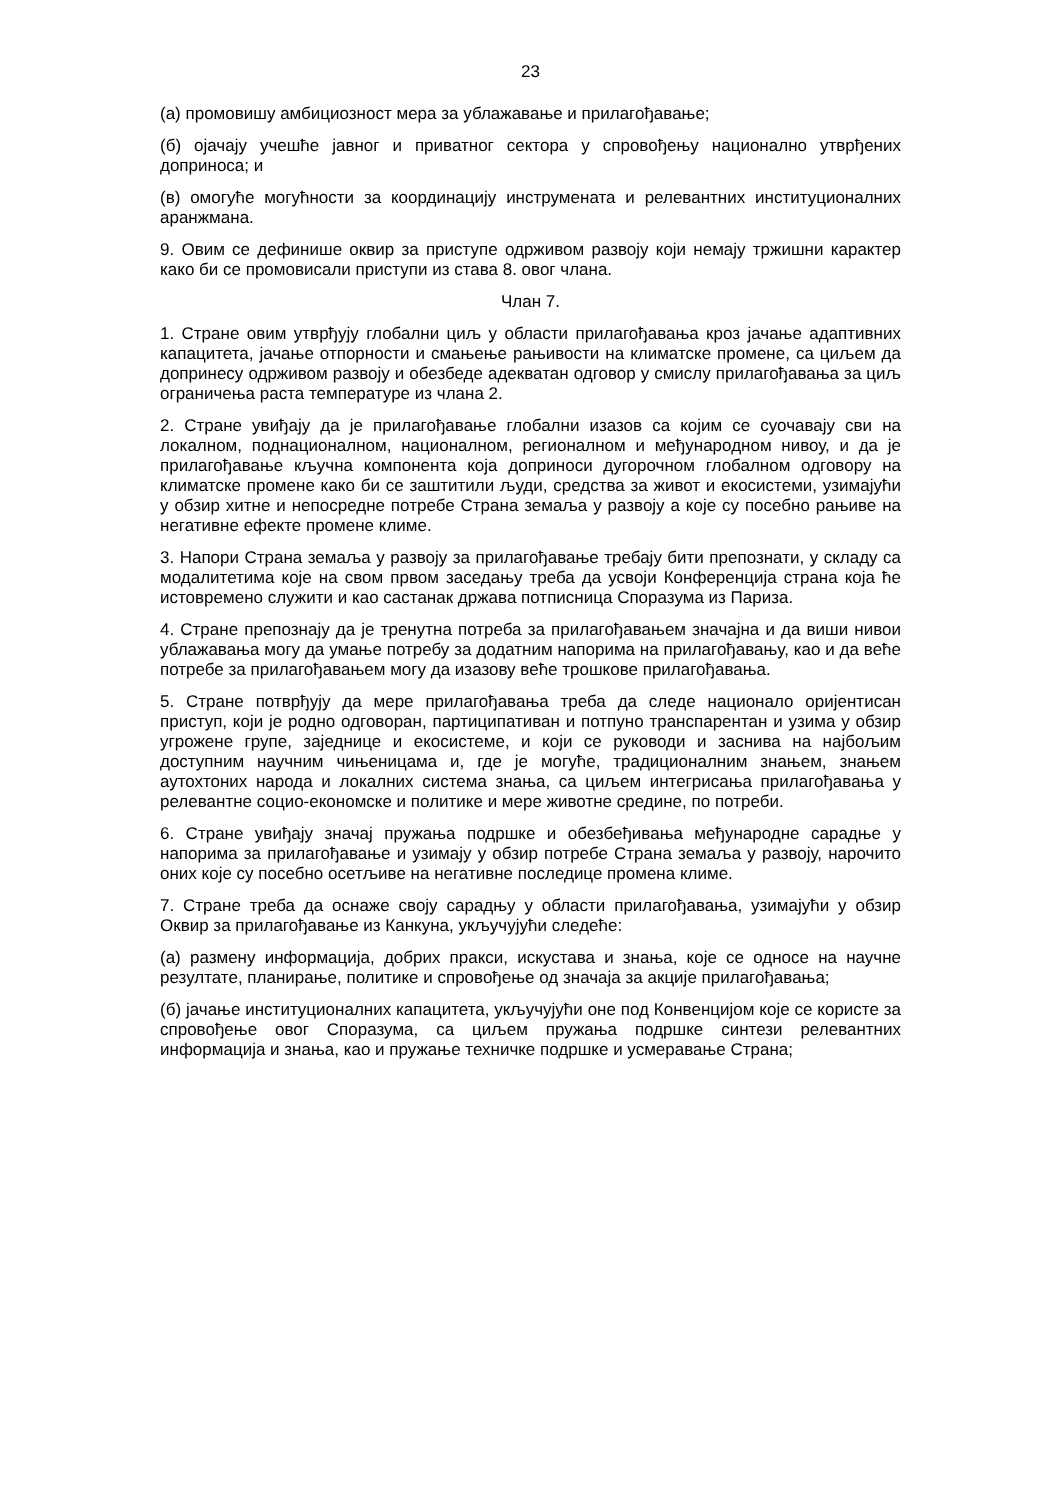23
(а) промовишу амбициозност мера за ублажавање и прилагођавање;
(б) ојачају учешће јавног и приватног сектора у спровођењу национално утврђених доприноса; и
(в) омогуће могућности за координацију инструмената и релевантних институционалних аранжмана.
9. Овим се дефинише оквир за приступе одрживом развоју који немају тржишни карактер како би се промовисали приступи из става 8. овог члана.
Члан 7.
1. Стране овим утврђују глобални циљ у области прилагођавања кроз јачање адаптивних капацитета, јачање отпорности и смањење рањивости на климатске промене, са циљем да допринесу одрживом развоју и обезбеде адекватан одговор у смислу прилагођавања за циљ ограничења раста температуре из члана 2.
2. Стране увиђају да је прилагођавање глобални изазов са којим се суочавају сви на локалном, поднационалном, националном, регионалном и међународном нивоу, и да је прилагођавање кључна компонента која доприноси дугорочном глобалном одговору на климатске промене како би се заштитили људи, средства за живот и екосистеми, узимајући у обзир хитне и непосредне потребе Страна земаља у развоју а које су посебно рањиве на негативне ефекте промене климе.
3. Напори Страна земаља у развоју за прилагођавање требају бити препознати, у складу са модалитетима које на свом првом заседању треба да усвоји Конференција страна која ће истовремено служити и као састанак држава потписница Споразума из Париза.
4. Стране препознају да је тренутна потреба за прилагођавањем значајна и да виши нивои ублажавања могу да умање потребу за додатним напорима на прилагођавању, као и да веће потребе за прилагођавањем могу да изазову веће трошкове прилагођавања.
5. Стране потврђују да мере прилагођавања треба да следе национало оријентисан приступ, који је родно одговоран, партиципативан и потпуно транспарентан и узима у обзир угрожене групе, заједнице и екосистеме, и који се руководи и заснива на најбољим доступним научним чињеницама и, где је могуће, традиционалним знањем, знањем аутохтоних народа и локалних система знања, са циљем интегрисања прилагођавања у релевантне социо-економске и политике и мере животне средине, по потреби.
6. Стране увиђају значај пружања подршке и обезбеђивања међународне сарадње у напорима за прилагођавање и узимају у обзир потребе Страна земаља у развоју, нарочито оних које су посебно осетљиве на негативне последице промена климе.
7. Стране треба да оснаже своју сарадњу у области прилагођавања, узимајући у обзир Оквир за прилагођавање из Канкуна, укључујући следеће:
(а) размену информација, добрих пракси, искустава и знања, које се односе на научне резултате, планирање, политике и спровођење од значаја за акције прилагођавања;
(б) јачање институционалних капацитета, укључујући оне под Конвенцијом које се користе за спровођење овог Споразума, са циљем пружања подршке синтези релевантних информација и знања, као и пружање техничке подршке и усмеравање Страна;